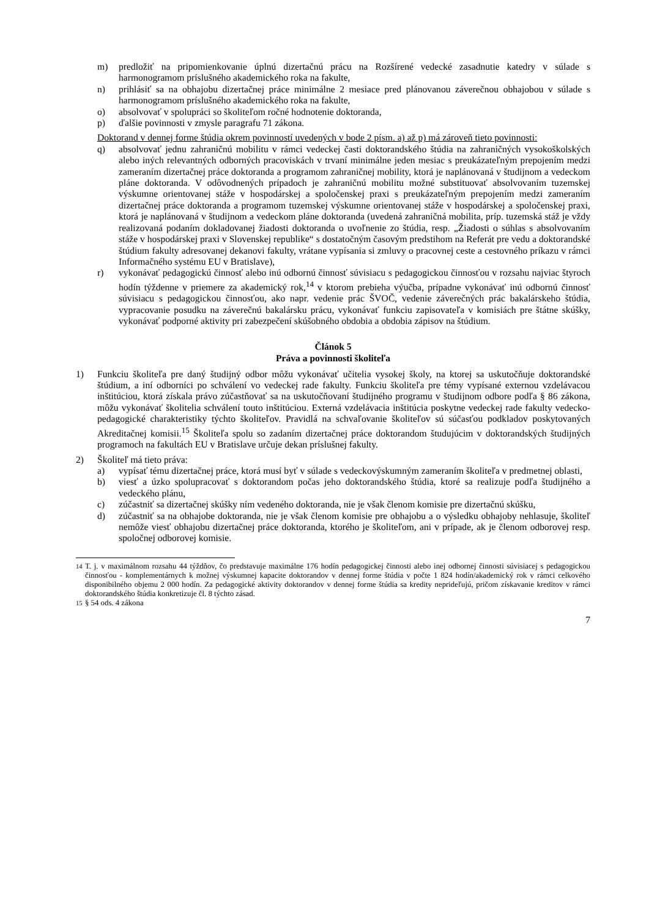m) predložiť na pripomienkovanie úplnú dizertačnú prácu na Rozšírené vedecké zasadnutie katedry v súlade s harmonogramom príslušného akademického roka na fakulte,
n) prihlásiť sa na obhajobu dizertačnej práce minimálne 2 mesiace pred plánovanou záverečnou obhajobou v súlade s harmonogramom príslušného akademického roka na fakulte,
o) absolvovať v spolupráci so školiteľom ročné hodnotenie doktoranda,
p) ďalšie povinnosti v zmysle paragrafu 71 zákona.
Doktorand v dennej forme štúdia okrem povinností uvedených v bode 2 písm. a) až p) má zároveň tieto povinnosti:
q) absolvovať jednu zahraničnú mobilitu v rámci vedeckej časti doktorandského štúdia na zahraničných vysokoškolských alebo iných relevantných odborných pracoviskách v trvaní minimálne jeden mesiac s preukázateľným prepojením medzi zameraním dizertačnej práce doktoranda a programom zahraničnej mobility, ktorá je naplánovaná v študijnom a vedeckom pláne doktoranda. V odôvodnených prípadoch je zahraničnú mobilitu možné substituovať absolvovaním tuzemskej výskumne orientovanej stáže v hospodárskej a spoločenskej praxi s preukázateľným prepojením medzi zameraním dizertačnej práce doktoranda a programom tuzemskej výskumne orientovanej stáže v hospodárskej a spoločenskej praxi, ktorá je naplánovaná v študijnom a vedeckom pláne doktoranda (uvedená zahraničná mobilita, príp. tuzemská stáž je vždy realizovaná podaním dokladovanej žiadosti doktoranda o uvoľnenie zo štúdia, resp. „Žiadosti o súhlas s absolvovaním stáže v hospodárskej praxi v Slovenskej republike“ s dostatočným časovým predstihom na Referát pre vedu a doktorandské štúdium fakulty adresovanej dekanovi fakulty, vrátane vypísania si zmluvy o pracovnej ceste a cestovného príkazu v rámci Informačného systému EU v Bratislave),
r) vykonávať pedagogickú činnosť alebo inú odbornú činnosť súvisiacu s pedagogickou činnosťou v rozsahu najviac štyroch hodín týždenne v priemere za akademický rok,<sup>14</sup> v ktorom prebieha výučba, prípadne vykonávať inú odbornú činnosť súvisiacu s pedagogickou činnosťou, ako napr. vedenie prác ŠVOČ, vedenie záverečných prác bakalárskeho štúdia, vypracovanie posudku na záverečnú bakalársku prácu, vykonávať funkciu zapisovateľa v komisiách pre štátne skúšky, vykonávať podporné aktivity pri zabezpečení skúšobného obdobia a obdobia zápisov na štúdium.
Článok 5
Práva a povinnosti školiteľa
1) Funkciu školiteľa pre daný študijný odbor môžu vykonávať učitelia vysokej školy, na ktorej sa uskutočňuje doktorandské štúdium, a iní odborníci po schválení vo vedeckej rade fakulty. Funkciu školiteľa pre témy vypísané externou vzdelávacou inštitúciou, ktorá získala právo zúčastňovať sa na uskutočňovaní študijného programu v študijnom odbore podľa § 86 zákona, môžu vykonávať školitelia schválení touto inštitúciou. Externá vzdelávacia inštitúcia poskytne vedeckej rade fakulty vedecko-pedagogické charakteristiky týchto školiteľov. Pravidlá na schvaľovanie školiteľov sú súčasťou podkladov poskytovaných Akreditačnej komisii.<sup>15</sup> Školiteľa spolu so zadaním dizertačnej práce doktorandom študujúcim v doktorandských študijných programoch na fakultách EU v Bratislave určuje dekan príslušnej fakulty.
2) Školiteľ má tieto práva:
a) vypísať tému dizertačnej práce, ktorá musí byť v súlade s vedeckovýskumným zameraním školiteľa v predmetnej oblasti,
b) viesť a úzko spolupracovať s doktorandom počas jeho doktorandského štúdia, ktoré sa realizuje podľa študijného a vedeckého plánu,
c) zúčastniť sa dizertačnej skúšky ním vedeného doktoranda, nie je však členom komisie pre dizertačnú skúšku,
d) zúčastniť sa na obhajobe doktoranda, nie je však členom komisie pre obhajobu a o výsledku obhajoby nehlasuje, školiteľ nemôže viesť obhajobu dizertačnej práce doktoranda, ktorého je školiteľom, ani v prípade, ak je členom odborovej resp. spoločnej odborovej komisie.
<sup>14</sup> T. j. v maximálnom rozsahu 44 týždňov, čo predstavuje maximálne 176 hodín pedagogickej činnosti alebo inej odbornej činnosti súvisiacej s pedagogickou činnosťou - komplementárnych k možnej výskumnej kapacite doktorandov v dennej forme štúdia v počte 1 824 hodín/akademický rok v rámci celkového disponibilného objemu 2 000 hodín. Za pedagogické aktivity doktorandov v dennej forme štúdia sa kredity neprideľujú, pričom získavanie kreditov v rámci doktorandského štúdia konkretizuje čl. 8 týchto zásad.
<sup>15</sup> § 54 ods. 4 zákona
7